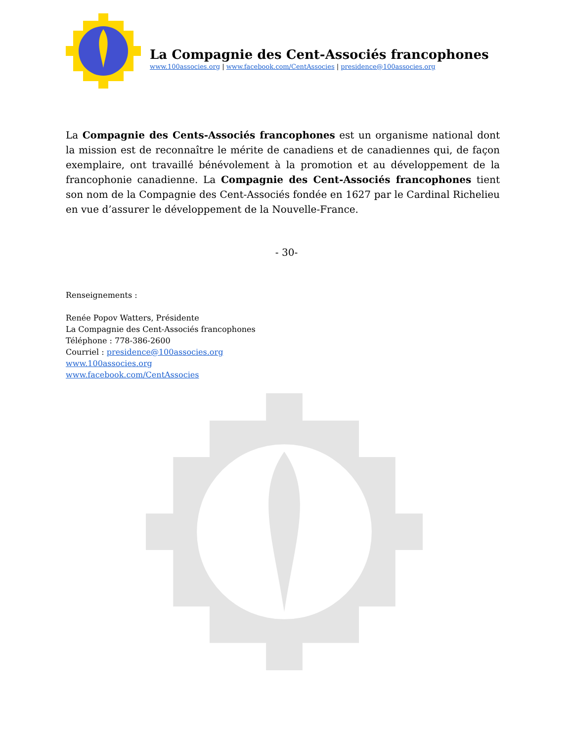La Compagnie des Cent-Associés francophones
www.100associes.org | www.facebook.com/CentAssocies | presidence@100associes.org
La Compagnie des Cents-Associés francophones est un organisme national dont la mission est de reconnaître le mérite de canadiens et de canadiennes qui, de façon exemplaire, ont travaillé bénévolement à la promotion et au développement de la francophonie canadienne. La Compagnie des Cent-Associés francophones tient son nom de la Compagnie des Cent-Associés fondée en 1627 par le Cardinal Richelieu en vue d’assurer le développement de la Nouvelle-France.
- 30-
Renseignements :
Renée Popov Watters, Présidente
La Compagnie des Cent-Associés francophones
Téléphone : 778-386-2600
Courriel : presidence@100associes.org
www.100associes.org
www.facebook.com/CentAssocies